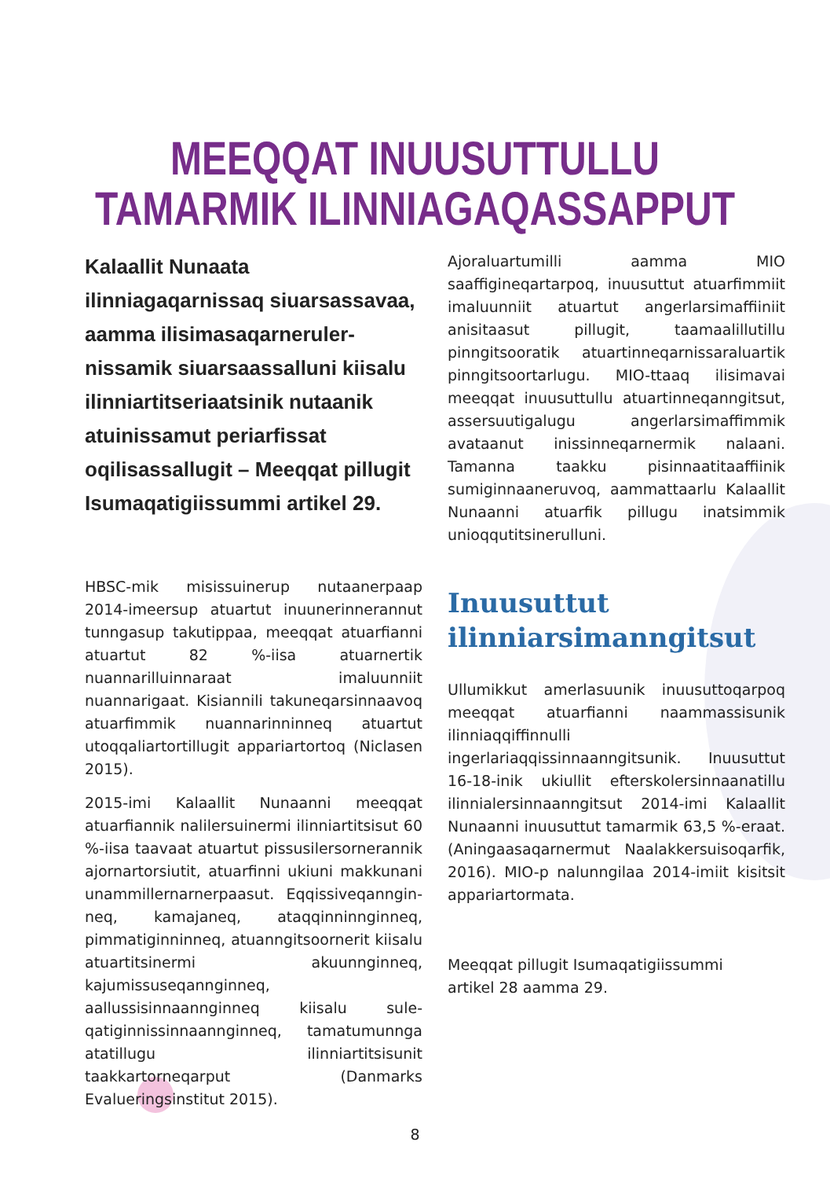MEEQQAT INUUSUTTULLU
TAMARMIK ILINNIAGAQASSAPPUT
Kalaallit Nunaata ilinniagaqarnissaq siuarsassavaa, aamma ilisimasaqarneruler­nissamik siuarsaassalluni kiisalu ilinniar­titseriaatsinik nutaanik atuinissamut periarfissat oqilisassallugit – Meeqqat pillugit Isumaqatigiissummi artikel 29.
HBSC-mik misissuinerup nutaanerpaap 2014-imeersup atuartut inuunerinnerannut tunngasup takutippaa, meeqqat atuarfianni atuartut 82 %-iisa atuarnertik nuannarilluinnaraat imaluunniit nuannarigaat. Kisiannili takuneqarsinnaavoq atuarfimmik nuannarinninneq atuartut utoqqaliartortillugit appariartortoq (Niclasen 2015).
2015-imi Kalaallit Nunaanni meeqqat atuarfiannik nalilersuinermi ilinniartitsisut 60 %-iisa taavaat atuartut pissusilersornerannik ajornartorsiutit, atuarfinni ukiuni makkunani unammillernarnerpaasut. Eqqissiveqanngin­neq, kamajaneq, ataqqinninnginneq, pimmatiginninneq, atuanngitsoornerit kiisalu atuartitsinermi akuunnginneq, kajumissuseqan­nginneq, aallussisinnaannginneq kiisalu sule­qatiginnissinnaannginneq, tamatumunnga atatillugu ilinniartitsisunit taakkartorneqarput (Danmarks Evalueringsinstitut 2015).
Ajoraluartumilli aamma MIO saaffigineqartarpoq, inuusuttut atuarfimmiit imaluunniit atuartut angerlarsimaffiiniit anisitaasut pillugit, taamaalillutillu pinngitsooratik atuartinneqarnissaraluartik pinngitsoortarlugu. MIO-ttaaq ilisimavai meeqqat inuusuttullu atuartinneqanngitsut, assersuutigalugu angerlarsimaffimmik avataanut inissinneqarnermik nalaani. Tamanna taakku pisinnaatitaaffiinik sumiginnaaneruvoq, aammattaarlu Kalaallit Nunaanni atuarfik pillugu inatsimmik unioqqutitsinerulluni.
Inuusuttut
ilinniarsimanngitsut
Ullumikkut amerlasuunik inuusuttoqarpoq meeqqat atuarfianni naammassisunik ilinniaqqiffinnulli ingerlariaqqissinnaanngitsunik. Inuusuttut 16-18-inik ukiullit efterskolersinnaanatillu ilinnialersinnaanngitsut 2014-imi Kalaallit Nunaanni inuusuttut tamarmik 63,5 %-eraat. (Aningaasaqarnermut Naalakkersuisoqarfik, 2016). MIO-p nalunngilaa 2014-imiit kisitsit appariartormata.
Meeqqat pillugit Isumaqatigiissummi
artikel 28 aamma 29.
8